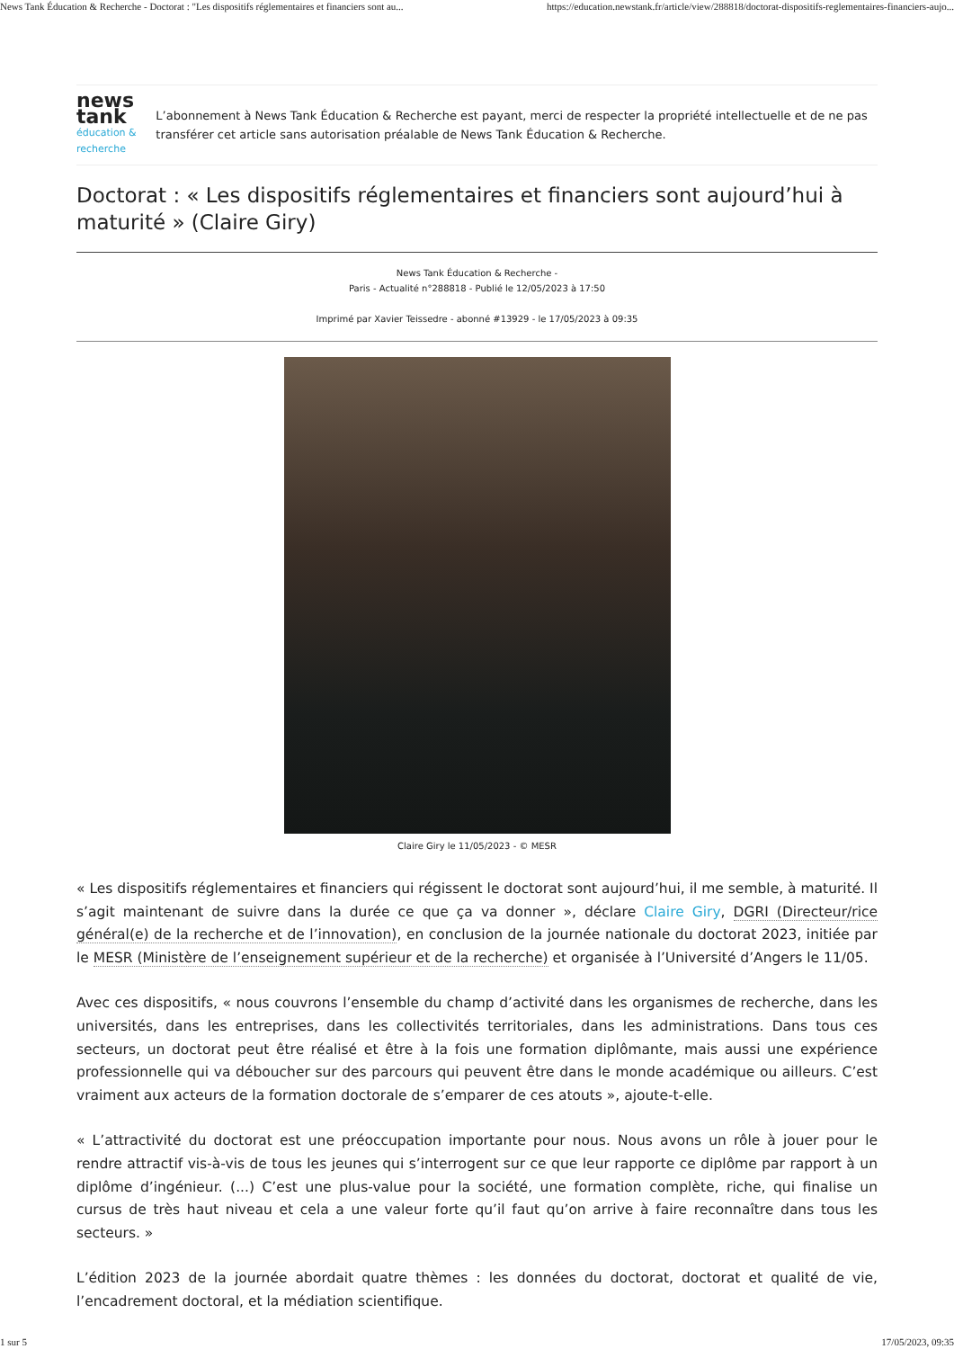News Tank Éducation & Recherche - Doctorat : "Les dispositifs réglementaires et financiers sont au... https://education.newstank.fr/article/view/288818/doctorat-dispositifs-reglementaires-financiers-aujo...
news tank
éducation & recherche
L’abonnement à News Tank Éducation & Recherche est payant, merci de respecter la propriété intellectuelle et de ne pas transférer cet article sans autorisation préalable de News Tank Éducation & Recherche.
Doctorat : « Les dispositifs réglementaires et financiers sont aujourd’hui à maturité » (Claire Giry)
News Tank Éducation & Recherche -
Paris - Actualité n°288818 - Publié le 12/05/2023 à 17:50
Imprimé par Xavier Teissedre - abonné #13929 - le 17/05/2023 à 09:35
Claire Giry le 11/05/2023 - © MESR
« Les dispositifs réglementaires et financiers qui régissent le doctorat sont aujourd’hui, il me semble, à maturité. Il s’agit maintenant de suivre dans la durée ce que ça va donner », déclare Claire Giry, DGRI (Directeur/rice général(e) de la recherche et de l’innovation), en conclusion de la journée nationale du doctorat 2023, initiée par le MESR (Ministère de l’enseignement supérieur et de la recherche) et organisée à l’Université d’Angers le 11/05.
Avec ces dispositifs, « nous couvrons l’ensemble du champ d’activité dans les organismes de recherche, dans les universités, dans les entreprises, dans les collectivités territoriales, dans les administrations. Dans tous ces secteurs, un doctorat peut être réalisé et être à la fois une formation diplômante, mais aussi une expérience professionnelle qui va déboucher sur des parcours qui peuvent être dans le monde académique ou ailleurs. C’est vraiment aux acteurs de la formation doctorale de s’emparer de ces atouts », ajoute-t-elle.
« L’attractivité du doctorat est une préoccupation importante pour nous. Nous avons un rôle à jouer pour le rendre attractif vis-à-vis de tous les jeunes qui s’interrogent sur ce que leur rapporte ce diplôme par rapport à un diplôme d’ingénieur. (...) C’est une plus-value pour la société, une formation complète, riche, qui finalise un cursus de très haut niveau et cela a une valeur forte qu’il faut qu’on arrive à faire reconnaître dans tous les secteurs. »
L’édition 2023 de la journée abordait quatre thèmes : les données du doctorat, doctorat et qualité de vie, l’encadrement doctoral, et la médiation scientifique.
1 sur 5 17/05/2023, 09:35